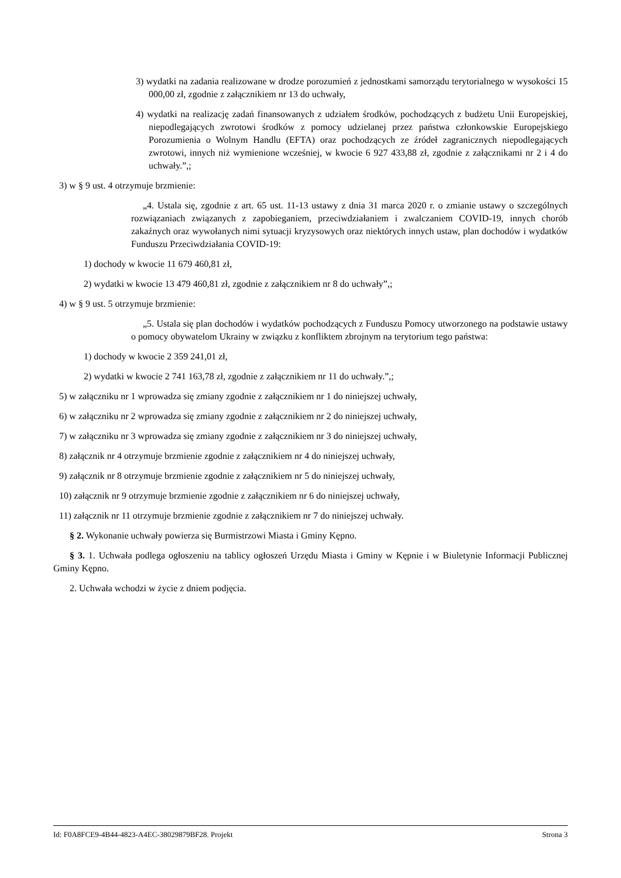3) wydatki na zadania realizowane w drodze porozumień z jednostkami samorządu terytorialnego w wysokości 15 000,00 zł, zgodnie z załącznikiem nr 13 do uchwały,
4) wydatki na realizację zadań finansowanych z udziałem środków, pochodzących z budżetu Unii Europejskiej, niepodlegających zwrotowi środków z pomocy udzielanej przez państwa członkowskie Europejskiego Porozumienia o Wolnym Handlu (EFTA) oraz pochodzących ze źródeł zagranicznych niepodlegających zwrotowi, innych niż wymienione wcześniej, w kwocie 6 927 433,88 zł, zgodnie z załącznikami nr 2 i 4 do uchwały.”,;
3) w § 9 ust. 4 otrzymuje brzmienie:
„4. Ustala się, zgodnie z art. 65 ust. 11-13 ustawy z dnia 31 marca 2020 r. o zmianie ustawy o szczególnych rozwiązaniach związanych z zapobieganiem, przeciwdziałaniem i zwalczaniem COVID-19, innych chorób zakaźnych oraz wywołanych nimi sytuacji kryzysowych oraz niektórych innych ustaw, plan dochodów i wydatków Funduszu Przeciwdziałania COVID-19:
1) dochody w kwocie 11 679 460,81 zł,
2) wydatki w kwocie 13 479 460,81 zł, zgodnie z załącznikiem nr 8 do uchwały”,;
4) w § 9 ust. 5 otrzymuje brzmienie:
„5. Ustala się plan dochodów i wydatków pochodzących z Funduszu Pomocy utworzonego na podstawie ustawy o pomocy obywatelom Ukrainy w związku z konfliktem zbrojnym na terytorium tego państwa:
1) dochody w kwocie 2 359 241,01 zł,
2) wydatki w kwocie 2 741 163,78 zł, zgodnie z załącznikiem nr 11 do uchwały.”,;
5) w załączniku nr 1 wprowadza się zmiany zgodnie z załącznikiem nr 1 do niniejszej uchwały,
6) w załączniku nr 2 wprowadza się zmiany zgodnie z załącznikiem nr 2 do niniejszej uchwały,
7) w załączniku nr 3 wprowadza się zmiany zgodnie z załącznikiem nr 3 do niniejszej uchwały,
8) załącznik nr 4 otrzymuje brzmienie zgodnie z załącznikiem nr 4 do niniejszej uchwały,
9) załącznik nr 8 otrzymuje brzmienie zgodnie z załącznikiem nr 5 do niniejszej uchwały,
10) załącznik nr 9 otrzymuje brzmienie zgodnie z załącznikiem nr 6 do niniejszej uchwały,
11) załącznik nr 11 otrzymuje brzmienie zgodnie z załącznikiem nr 7 do niniejszej uchwały.
§ 2. Wykonanie uchwały powierza się Burmistrzowi Miasta i Gminy Kępno.
§ 3. 1. Uchwała podlega ogłoszeniu na tablicy ogłoszeń Urzędu Miasta i Gminy w Kępnie i w Biuletynie Informacji Publicznej Gminy Kępno.
2. Uchwała wchodzi w życie z dniem podjęcia.
Id: F0A8FCE9-4B44-4823-A4EC-38029879BF28. Projekt Strona 3